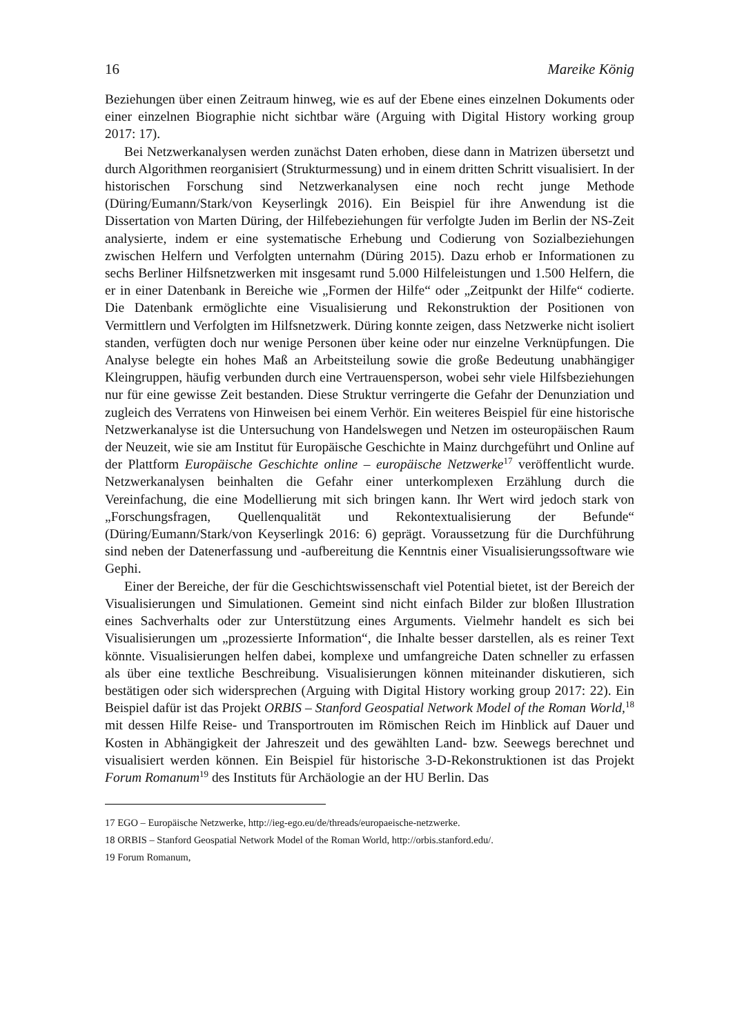16 Mareike König
Beziehungen über einen Zeitraum hinweg, wie es auf der Ebene eines einzelnen Dokuments oder einer einzelnen Biographie nicht sichtbar wäre (Arguing with Digital History working group 2017: 17).
Bei Netzwerkanalysen werden zunächst Daten erhoben, diese dann in Matrizen übersetzt und durch Algorithmen reorganisiert (Strukturmessung) und in einem dritten Schritt visualisiert. In der historischen Forschung sind Netzwerkanalysen eine noch recht junge Methode (Düring/Eumann/Stark/von Keyserlingk 2016). Ein Beispiel für ihre Anwendung ist die Dissertation von Marten Düring, der Hilfebeziehungen für verfolgte Juden im Berlin der NS-Zeit analysierte, indem er eine systematische Erhebung und Codierung von Sozialbeziehungen zwischen Helfern und Verfolgten unternahm (Düring 2015). Dazu erhob er Informationen zu sechs Berliner Hilfsnetzwerken mit insgesamt rund 5.000 Hilfeleistungen und 1.500 Helfern, die er in einer Datenbank in Bereiche wie „Formen der Hilfe“ oder „Zeitpunkt der Hilfe“ codierte. Die Datenbank ermöglichte eine Visualisierung und Rekonstruktion der Positionen von Vermittlern und Verfolgten im Hilfsnetzwerk. Düring konnte zeigen, dass Netzwerke nicht isoliert standen, verfügten doch nur wenige Personen über keine oder nur einzelne Verknüpfungen. Die Analyse belegte ein hohes Maß an Arbeitsteilung sowie die große Bedeutung unabhängiger Kleingruppen, häufig verbunden durch eine Vertrauensperson, wobei sehr viele Hilfsbeziehungen nur für eine gewisse Zeit bestanden. Diese Struktur verringerte die Gefahr der Denunziation und zugleich des Verratens von Hinweisen bei einem Verhör. Ein weiteres Beispiel für eine historische Netzwerkanalyse ist die Untersuchung von Handelswegen und Netzen im osteuropäischen Raum der Neuzeit, wie sie am Institut für Europäische Geschichte in Mainz durchgeführt und Online auf der Plattform Europäische Geschichte online – europäische Netzwerke<sup>17</sup> veröffentlicht wurde. Netzwerkanalysen beinhalten die Gefahr einer unterkomplexen Erzählung durch die Vereinfachung, die eine Modellierung mit sich bringen kann. Ihr Wert wird jedoch stark von „Forschungsfragen, Quellenqualität und Rekontextualisierung der Befunde“ (Düring/Eumann/Stark/von Keyserlingk 2016: 6) geprägt. Voraussetzung für die Durchführung sind neben der Datenerfassung und -aufbereitung die Kenntnis einer Visualisierungssoftware wie Gephi.
Einer der Bereiche, der für die Geschichtswissenschaft viel Potential bietet, ist der Bereich der Visualisierungen und Simulationen. Gemeint sind nicht einfach Bilder zur bloßen Illustration eines Sachverhalts oder zur Unterstützung eines Arguments. Vielmehr handelt es sich bei Visualisierungen um „prozessierte Information“, die Inhalte besser darstellen, als es reiner Text könnte. Visualisierungen helfen dabei, komplexe und umfangreiche Daten schneller zu erfassen als über eine textliche Beschreibung. Visualisierungen können miteinander diskutieren, sich bestätigen oder sich widersprechen (Arguing with Digital History working group 2017: 22). Ein Beispiel dafür ist das Projekt ORBIS – Stanford Geospatial Network Model of the Roman World,<sup>18</sup> mit dessen Hilfe Reise- und Transportrouten im Römischen Reich im Hinblick auf Dauer und Kosten in Abhängigkeit der Jahreszeit und des gewählten Land- bzw. Seewegs berechnet und visualisiert werden können. Ein Beispiel für historische 3-D-Rekonstruktionen ist das Projekt Forum Romanum<sup>19</sup> des Instituts für Archäologie an der HU Berlin. Das
17 EGO – Europäische Netzwerke, http://ieg-ego.eu/de/threads/europaeische-netzwerke.
18 ORBIS – Stanford Geospatial Network Model of the Roman World, http://orbis.stanford.edu/.
19 Forum Romanum,